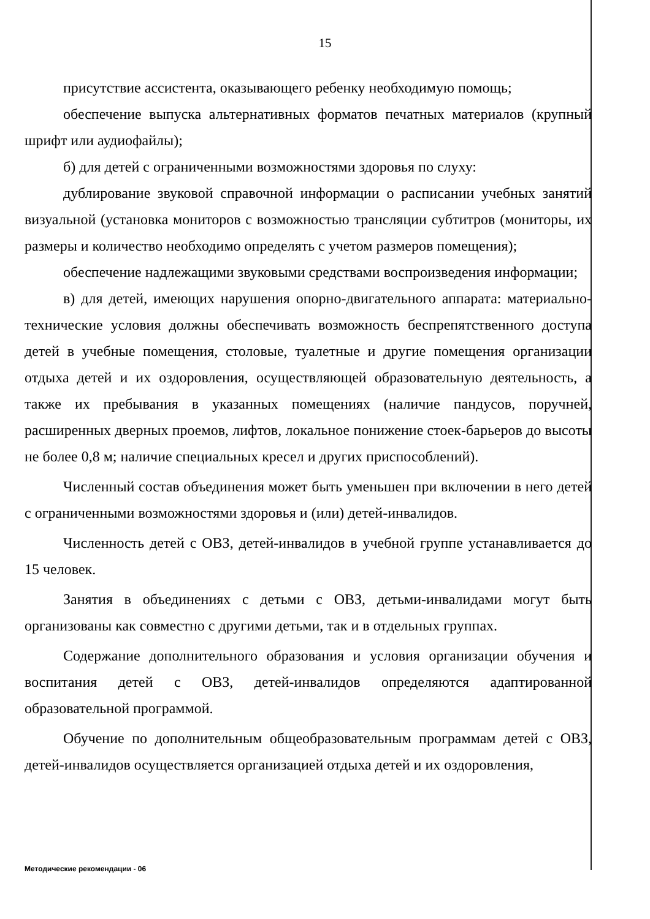15
присутствие ассистента, оказывающего ребенку необходимую помощь;
обеспечение выпуска альтернативных форматов печатных материалов (крупный шрифт или аудиофайлы);
б) для детей с ограниченными возможностями здоровья по слуху:
дублирование звуковой справочной информации о расписании учебных занятий визуальной (установка мониторов с возможностью трансляции субтитров (мониторы, их размеры и количество необходимо определять с учетом размеров помещения);
обеспечение надлежащими звуковыми средствами воспроизведения информации;
в) для детей, имеющих нарушения опорно-двигательного аппарата: материально-технические условия должны обеспечивать возможность беспрепятственного доступа детей в учебные помещения, столовые, туалетные и другие помещения организации отдыха детей и их оздоровления, осуществляющей образовательную деятельность, а также их пребывания в указанных помещениях (наличие пандусов, поручней, расширенных дверных проемов, лифтов, локальное понижение стоек-барьеров до высоты не более 0,8 м; наличие специальных кресел и других приспособлений).
Численный состав объединения может быть уменьшен при включении в него детей с ограниченными возможностями здоровья и (или) детей-инвалидов.
Численность детей с ОВЗ, детей-инвалидов в учебной группе устанавливается до 15 человек.
Занятия в объединениях с детьми с ОВЗ, детьми-инвалидами могут быть организованы как совместно с другими детьми, так и в отдельных группах.
Содержание дополнительного образования и условия организации обучения и воспитания детей с ОВЗ, детей-инвалидов определяются адаптированной образовательной программой.
Обучение по дополнительным общеобразовательным программам детей с ОВЗ, детей-инвалидов осуществляется организацией отдыха детей и их оздоровления,
Методические рекомендации - 06